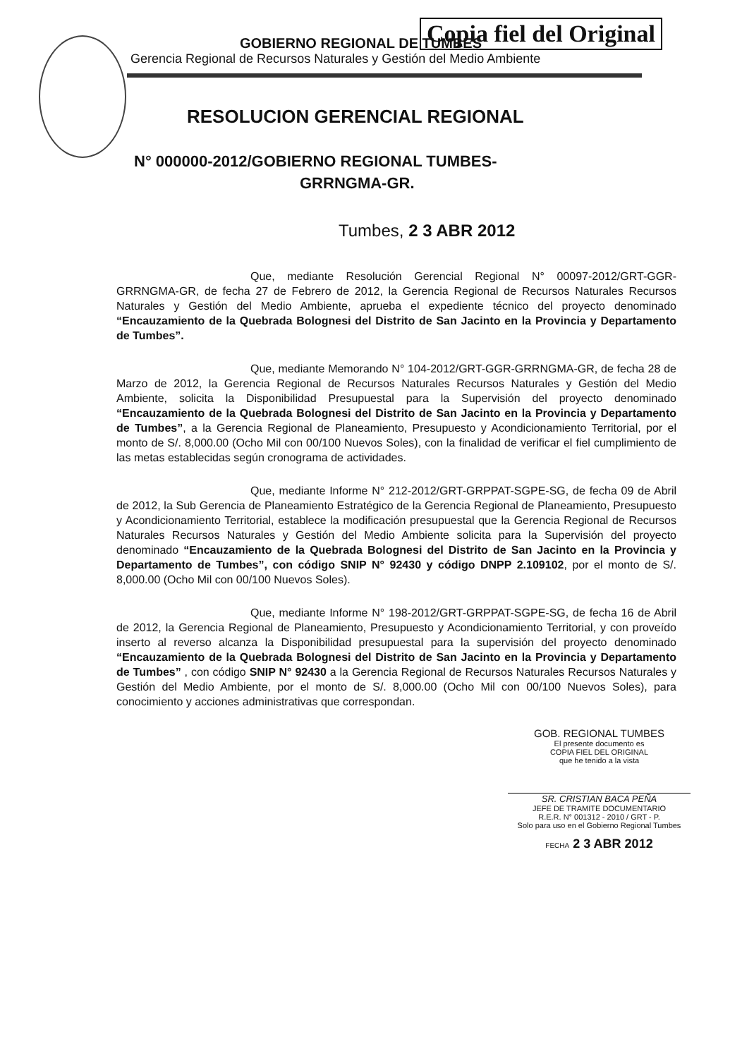GOBIERNO REGIONAL DE TUMBES
Gerencia Regional de Recursos Naturales y Gestión del Medio Ambiente
Copia fiel del Original
RESOLUCION GERENCIAL REGIONAL
N° 000000-2012/GOBIERNO REGIONAL TUMBES-
GRRNGMA-GR.
Tumbes, 2 3 ABR 2012
Que, mediante Resolución Gerencial Regional N° 00097-2012/GRT-GGR-GRRNGMA-GR, de fecha 27 de Febrero de 2012, la Gerencia Regional de Recursos Naturales Recursos Naturales y Gestión del Medio Ambiente, aprueba el expediente técnico del proyecto denominado “Encauzamiento de la Quebrada Bolognesi del Distrito de San Jacinto en la Provincia y Departamento de Tumbes”.
Que, mediante Memorando N° 104-2012/GRT-GGR-GRRNGMA-GR, de fecha 28 de Marzo de 2012, la Gerencia Regional de Recursos Naturales Recursos Naturales y Gestión del Medio Ambiente, solicita la Disponibilidad Presupuestal para la Supervisión del proyecto denominado “Encauzamiento de la Quebrada Bolognesi del Distrito de San Jacinto en la Provincia y Departamento de Tumbes”, a la Gerencia Regional de Planeamiento, Presupuesto y Acondicionamiento Territorial, por el monto de S/. 8,000.00 (Ocho Mil con 00/100 Nuevos Soles), con la finalidad de verificar el fiel cumplimiento de las metas establecidas según cronograma de actividades.
Que, mediante Informe N° 212-2012/GRT-GRPPAT-SGPE-SG, de fecha 09 de Abril de 2012, la Sub Gerencia de Planeamiento Estratégico de la Gerencia Regional de Planeamiento, Presupuesto y Acondicionamiento Territorial, establece la modificación presupuestal que la Gerencia Regional de Recursos Naturales Recursos Naturales y Gestión del Medio Ambiente solicita para la Supervisión del proyecto denominado “Encauzamiento de la Quebrada Bolognesi del Distrito de San Jacinto en la Provincia y Departamento de Tumbes”, con código SNIP N° 92430 y código DNPP 2.109102, por el monto de S/. 8,000.00 (Ocho Mil con 00/100 Nuevos Soles).
Que, mediante Informe N° 198-2012/GRT-GRPPAT-SGPE-SG, de fecha 16 de Abril de 2012, la Gerencia Regional de Planeamiento, Presupuesto y Acondicionamiento Territorial, y con proveído inserto al reverso alcanza la Disponibilidad presupuestal para la supervisión del proyecto denominado “Encauzamiento de la Quebrada Bolognesi del Distrito de San Jacinto en la Provincia y Departamento de Tumbes” , con código SNIP N° 92430 a la Gerencia Regional de Recursos Naturales Recursos Naturales y Gestión del Medio Ambiente, por el monto de S/. 8,000.00 (Ocho Mil con 00/100 Nuevos Soles), para conocimiento y acciones administrativas que correspondan.
GOB. REGIONAL TUMBES
El presente documento es
COPIA FIEL DEL ORIGINAL
que he tenido a la vista
SR. CRISTIAN BACA PEÑA
JEFE DE TRAMITE DOCUMENTARIO
R.E.R. N° 001312 - 2010 / GRT - P.
Solo para uso en el Gobierno Regional Tumbes
FECHA 2 3 ABR 2012